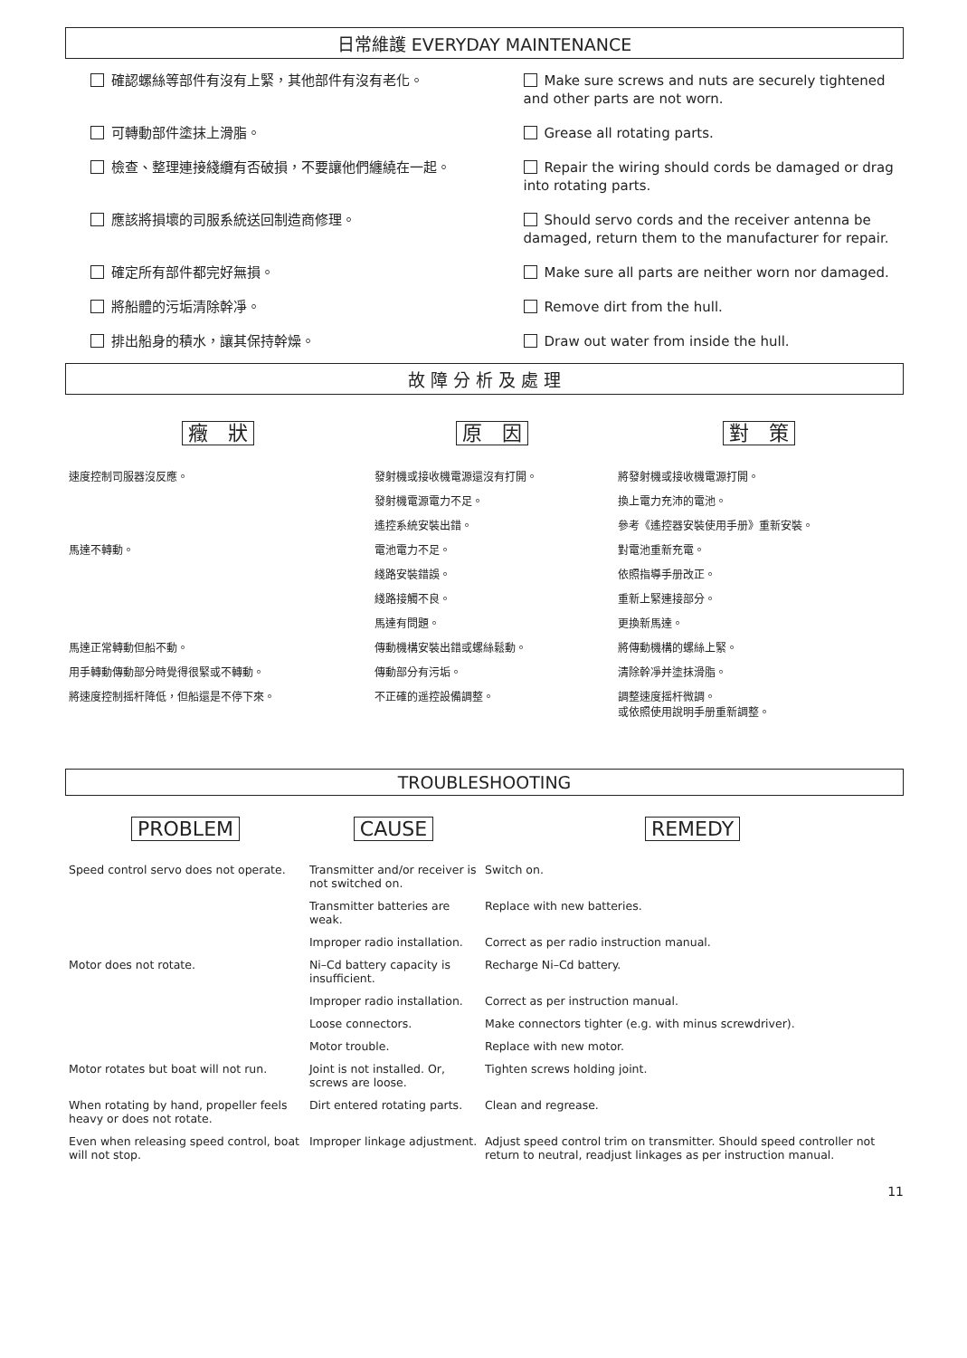日常維護 EVERYDAY MAINTENANCE
確認螺絲等部件有沒有上緊，其他部件有沒有老化。
Make sure screws and nuts are securely tightened and other parts are not worn.
可轉動部件塗抹上滑脂。
Grease all rotating parts.
檢查、整理連接綫纜有否破損，不要讓他們纏繞在一起。
Repair the wiring should cords be damaged or drag into rotating parts.
應該將損壞的司服系統送回制造商修理。
Should servo cords and the receiver antenna be damaged, return them to the manufacturer for repair.
確定所有部件都完好無損。
Make sure all parts are neither worn nor damaged.
將船體的污垢清除幹凈。
Remove dirt from the hull.
排出船身的積水，讓其保持幹燥。
Draw out water from inside the hull.
故 障 分 析 及 處 理
| 癥 狀 | 原 因 | 對 策 |
| --- | --- | --- |
| 速度控制司服器沒反應。 | 發射機或接收機電源還沒有打開。 | 將發射機或接收機電源打開。 |
| | 發射機電源電力不足。 | 換上電力充沛的電池。 |
| | 遙控系統安裝出錯。 | 參考《遙控器安裝使用手册》重新安裝。 |
| 馬達不轉動。 | 電池電力不足。 | 對電池重新充電。 |
| | 綫路安裝錯誤。 | 依照指導手册改正。 |
| | 綫路接觸不良。 | 重新上緊連接部分。 |
| | 馬達有問題。 | 更換新馬達。 |
| 馬達正常轉動但船不動。 | 傳動機構安裝出錯或螺絲鬆動。 | 將傳動機構的螺絲上緊。 |
| 用手轉動傳動部分時覺得很緊或不轉動。 | 傳動部分有污垢。 | 清除幹凈并塗抹滑脂。 |
| 將速度控制摇杆降低，但船還是不停下來。 | 不正確的遥控設備調整。 | 調整速度摇杆微調。 或依照使用說明手册重新調整。 |
TROUBLESHOOTING
| PROBLEM | CAUSE | REMEDY |
| --- | --- | --- |
| Speed control servo does not operate. | Transmitter and/or receiver is not switched on. | Switch on. |
| | Transmitter batteries are weak. | Replace with new batteries. |
| | Improper radio installation. | Correct as per radio instruction manual. |
| Motor does not rotate. | Ni–Cd battery capacity is insufficient. | Recharge Ni–Cd battery. |
| | Improper radio installation. | Correct as per instruction manual. |
| | Loose connectors. | Make connectors tighter (e.g. with minus screwdriver). |
| | Motor trouble. | Replace with new motor. |
| Motor rotates but boat will not run. | Joint is not installed. Or, screws are loose. | Tighten screws holding joint. |
| When rotating by hand, propeller feels heavy or does not rotate. | Dirt entered rotating parts. | Clean and regrease. |
| Even when releasing speed control, boat will not stop. | Improper linkage adjustment. | Adjust speed control trim on transmitter. Should speed controller not return to neutral, readjust linkages as per instruction manual. |
11